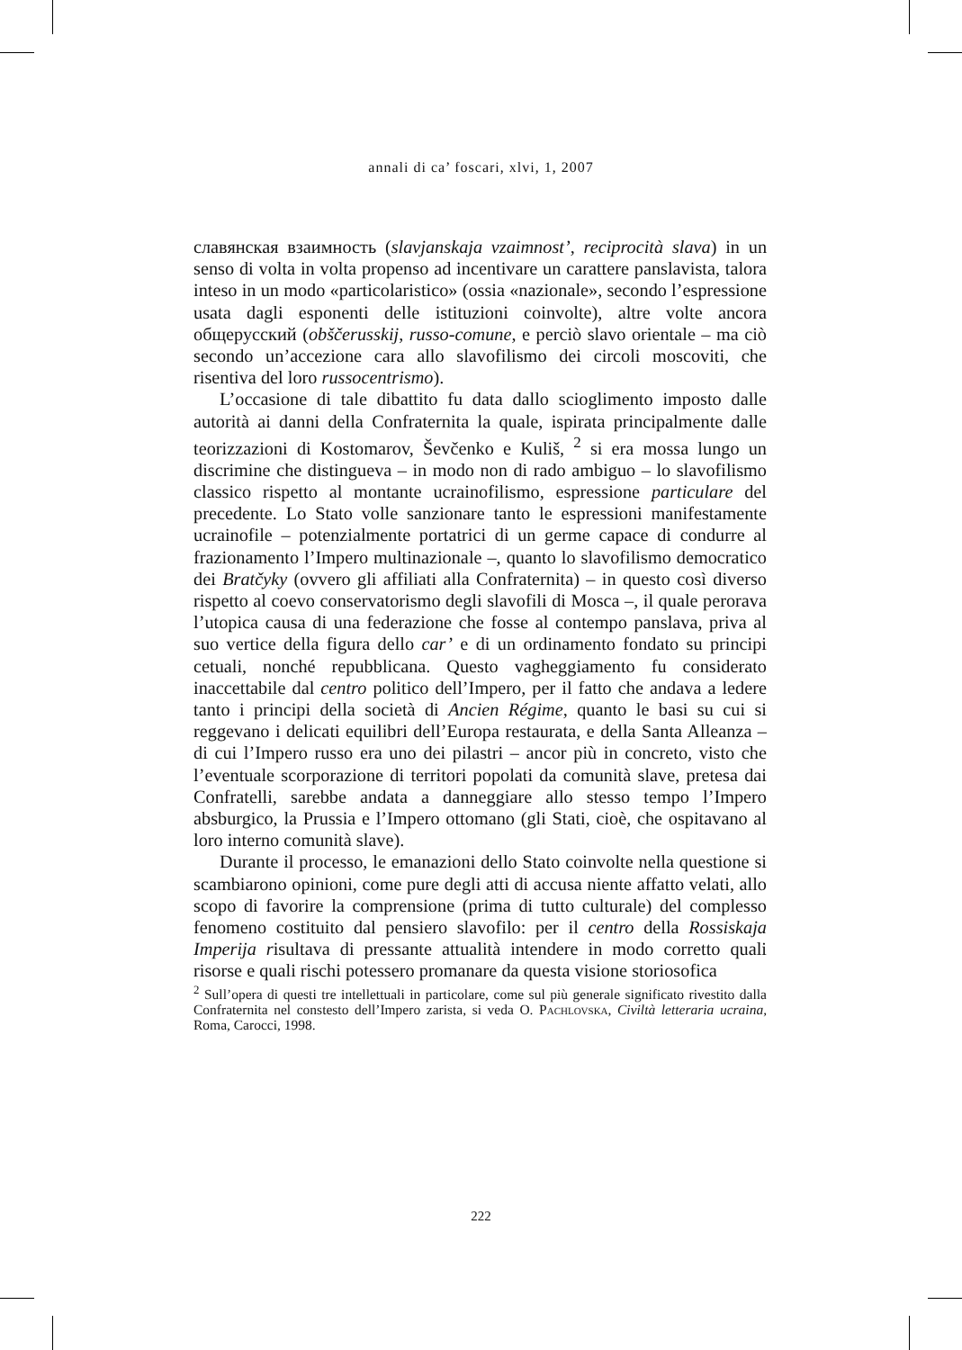annali di ca’ foscari, xlvi, 1, 2007
славянская взаимность (slavjanskaja vzaimnost’, reciprocità slava) in un senso di volta in volta propenso ad incentivare un carattere panslavista, talora inteso in un modo «particolaristico» (ossia «nazionale», secondo l’espressione usata dagli esponenti delle istituzioni coinvolte), altre volte ancora общерусский (obščerusskij, russo-comune, e perciò slavo orientale – ma ciò secondo un’accezione cara allo slavofilismo dei circoli moscoviti, che risentiva del loro russocentrismo).
L’occasione di tale dibattito fu data dallo scioglimento imposto dalle autorità ai danni della Confraternita la quale, ispirata principalmente dalle teorizzazioni di Kostomarov, Ševčenko e Kuliš, <sup>2</sup> si era mossa lungo un discrimine che distingueva – in modo non di rado ambiguo – lo slavofilismo classico rispetto al montante ucrainofilismo, espressione particulare del precedente. Lo Stato volle sanzionare tanto le espressioni manifestamente ucrainofile – potenzialmente portatrici di un germe capace di condurre al frazionamento l’Impero multinazionale –, quanto lo slavofilismo democratico dei Bratčyky (ovvero gli affiliati alla Confraternita) – in questo così diverso rispetto al coevo conservatorismo degli slavofili di Mosca –, il quale perorava l’utopica causa di una federazione che fosse al contempo panslava, priva al suo vertice della figura dello car’ e di un ordinamento fondato su principi cetuali, nonché repubblicana. Questo vagheggiamento fu considerato inaccettabile dal centro politico dell’Impero, per il fatto che andava a ledere tanto i principi della società di Ancien Régime, quanto le basi su cui si reggevano i delicati equilibri dell’Europa restaurata, e della Santa Alleanza – di cui l’Impero russo era uno dei pilastri – ancor più in concreto, visto che l’eventuale scorporazione di territori popolati da comunità slave, pretesa dai Confratelli, sarebbe andata a danneggiare allo stesso tempo l’Impero absburgico, la Prussia e l’Impero ottomano (gli Stati, cioè, che ospitavano al loro interno comunità slave).
Durante il processo, le emanazioni dello Stato coinvolte nella questione si scambiarono opinioni, come pure degli atti di accusa niente affatto velati, allo scopo di favorire la comprensione (prima di tutto culturale) del complesso fenomeno costituito dal pensiero slavofilo: per il centro della Rossiskaja Imperija risultava di pressante attualità intendere in modo corretto quali risorse e quali rischi potessero promanare da questa visione storiosofica
<sup>2</sup> Sull’opera di questi tre intellettuali in particolare, come sul più generale significato rivestito dalla Confraternita nel constesto dell’Impero zarista, si veda O. Pachlovska, Civiltà letteraria ucraina, Roma, Carocci, 1998.
222